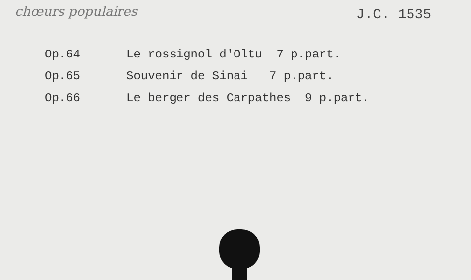chœurs populaires
J.C. 1535
Op.64 Le rossignol d'Oltu 7 p.part.
Op.65 Souvenir de Sinai 7 p.part.
Op.66 Le berger des Carpathes 9 p.part.